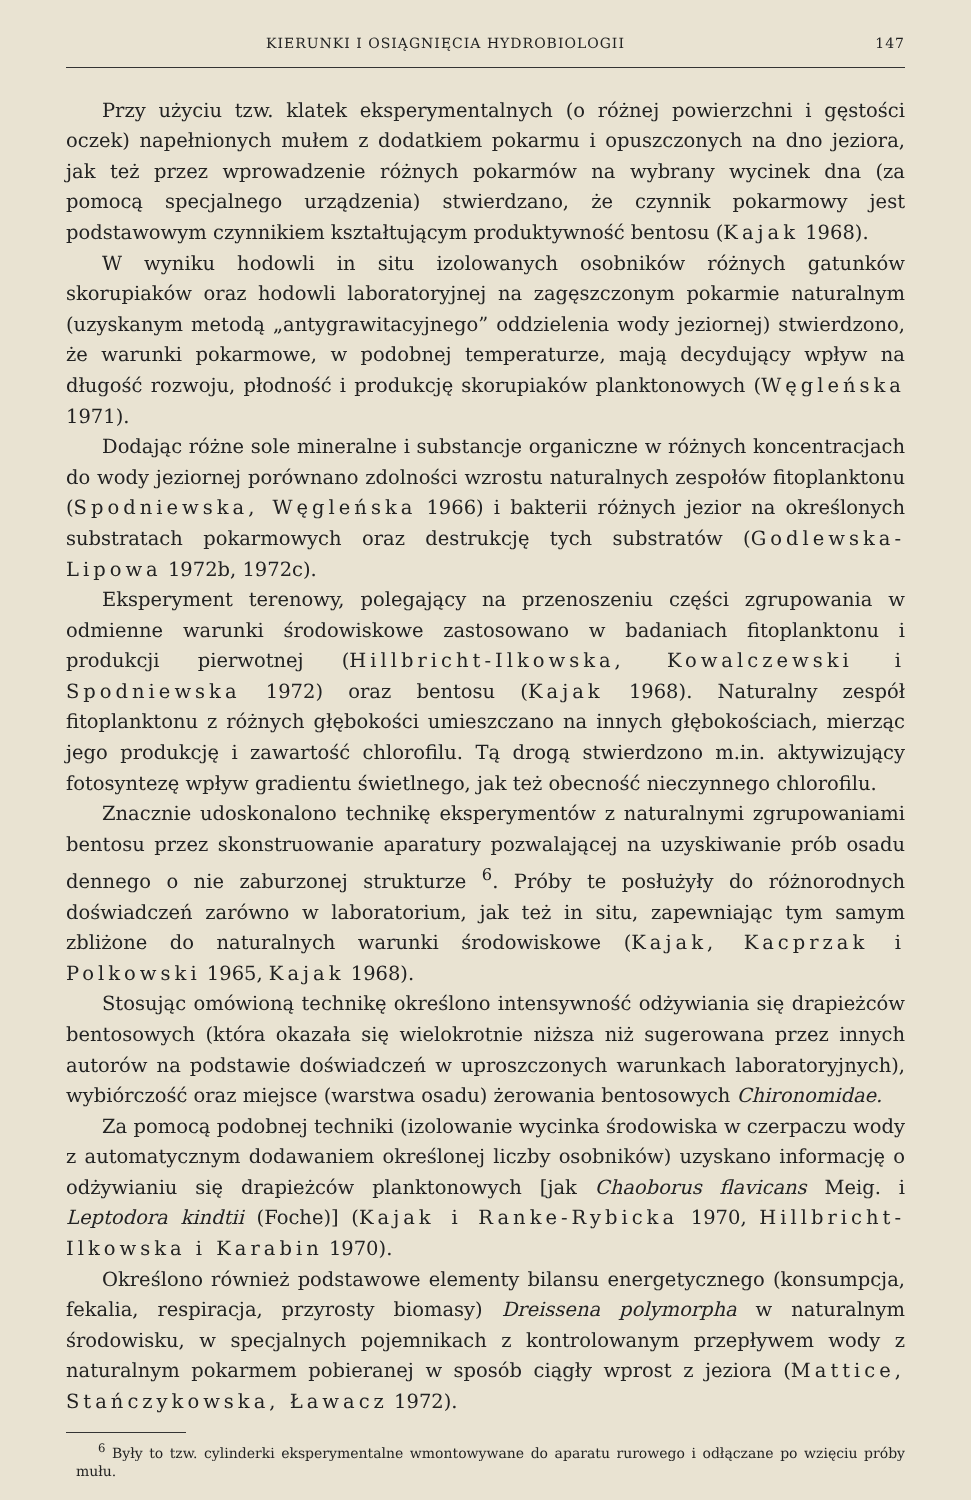KIERUNKI I OSIĄGNIĘCIA HYDROBIOLOGII 147
Przy użyciu tzw. klatek eksperymentalnych (o różnej powierzchni i gęstości oczek) napełnionych mułem z dodatkiem pokarmu i opuszczonych na dno jeziora, jak też przez wprowadzenie różnych pokarmów na wybrany wycinek dna (za pomocą specjalnego urządzenia) stwierdzano, że czynnik pokarmowy jest podstawowym czynnikiem kształtującym produktywność bentosu (Kajak 1968).
W wyniku hodowli in situ izolowanych osobników różnych gatunków skorupiaków oraz hodowli laboratoryjnej na zagęszczonym pokarmie naturalnym (uzyskanym metodą „antygrawitacyjnego” oddzielenia wody jeziornej) stwierdzono, że warunki pokarmowe, w podobnej temperaturze, mają decydujący wpływ na długość rozwoju, płodność i produkcję skorupiaków planktonowych (Węgleńska 1971).
Dodając różne sole mineralne i substancje organiczne w różnych koncentracjach do wody jeziornej porównano zdolności wzrostu naturalnych zespołów fitoplanktonu (Spodniewska, Węgleńska 1966) i bakterii różnych jezior na określonych substratach pokarmowych oraz destrukcję tych substratów (Godlewska-Lipowa 1972b, 1972c).
Eksperyment terenowy, polegający na przenoszeniu części zgrupowania w odmienne warunki środowiskowe zastosowano w badaniach fitoplanktonu i produkcji pierwotnej (Hillbricht-Ilkowska, Kowalczewski i Spodniewska 1972) oraz bentosu (Kajak 1968). Naturalny zespół fitoplanktonu z różnych głębokości umieszczano na innych głębokościach, mierząc jego produkcję i zawartość chlorofilu. Tą drogą stwierdzono m.in. aktywizujący fotosyntezę wpływ gradientu świetlnego, jak też obecność nieczynnego chlorofilu.
Znacznie udoskonalono technikę eksperymentów z naturalnymi zgrupowaniami bentosu przez skonstruowanie aparatury pozwalającej na uzyskiwanie prób osadu dennego o nie zaburzonej strukturze <sup>6</sup>. Próby te posłużyły do różnorodnych doświadczeń zarówno w laboratorium, jak też in situ, zapewniając tym samym zbliżone do naturalnych warunki środowiskowe (Kajak, Kacprzak i Polkowski 1965, Kajak 1968).
Stosując omówioną technikę określono intensywność odżywiania się drapieżców bentosowych (która okazała się wielokrotnie niższa niż sugerowana przez innych autorów na podstawie doświadczeń w uproszczonych warunkach laboratoryjnych), wybiórczość oraz miejsce (warstwa osadu) żerowania bentosowych Chironomidae.
Za pomocą podobnej techniki (izolowanie wycinka środowiska w czerpaczu wody z automatycznym dodawaniem określonej liczby osobników) uzyskano informację o odżywianiu się drapieżców planktonowych [jak Chaoborus flavicans Meig. i Leptodora kindtii (Foche)] (Kajak i Ranke-Rybicka 1970, Hillbricht-Ilkowska i Karabin 1970).
Określono również podstawowe elementy bilansu energetycznego (konsumpcja, fekalia, respiracja, przyrosty biomasy) Dreissena polymorpha w naturalnym środowisku, w specjalnych pojemnikach z kontrolowanym przepływem wody z naturalnym pokarmem pobieranej w sposób ciągły wprost z jeziora (Mattice, Stańczykowska, Ławacz 1972).
<sup>6</sup> Były to tzw. cylinderki eksperymentalne wmontowywane do aparatu rurowego i odłączane po wzięciu próby mułu.